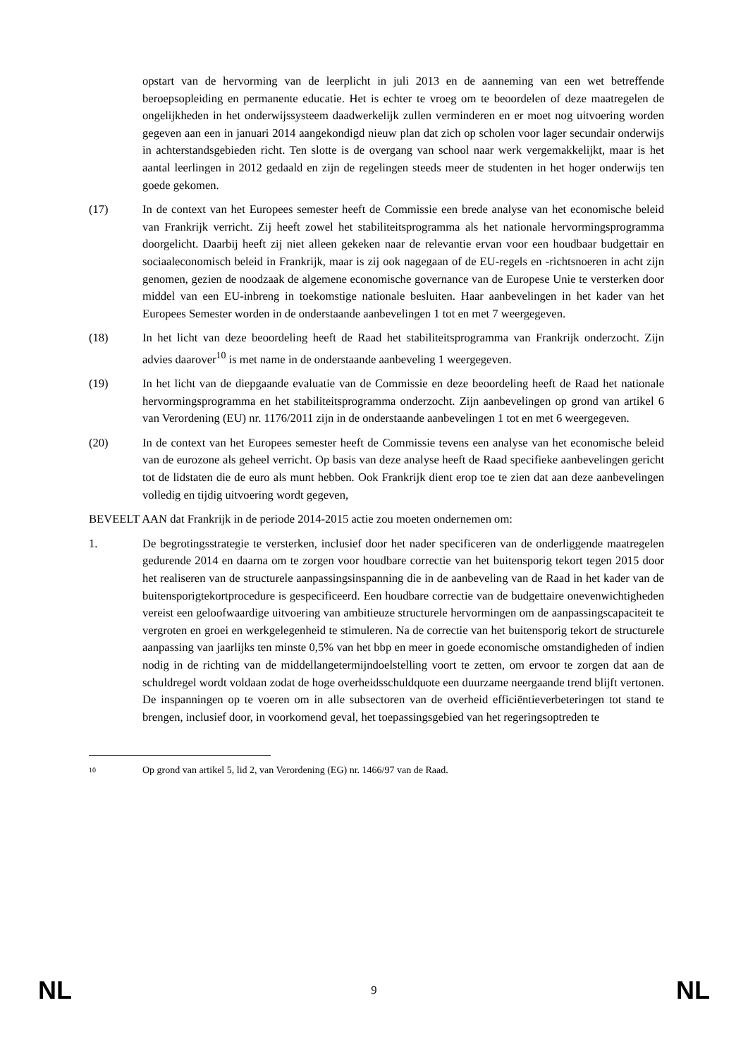opstart van de hervorming van de leerplicht in juli 2013 en de aanneming van een wet betreffende beroepsopleiding en permanente educatie. Het is echter te vroeg om te beoordelen of deze maatregelen de ongelijkheden in het onderwijssysteem daadwerkelijk zullen verminderen en er moet nog uitvoering worden gegeven aan een in januari 2014 aangekondigd nieuw plan dat zich op scholen voor lager secundair onderwijs in achterstandsgebieden richt. Ten slotte is de overgang van school naar werk vergemakkelijkt, maar is het aantal leerlingen in 2012 gedaald en zijn de regelingen steeds meer de studenten in het hoger onderwijs ten goede gekomen.
(17) In de context van het Europees semester heeft de Commissie een brede analyse van het economische beleid van Frankrijk verricht. Zij heeft zowel het stabiliteitsprogramma als het nationale hervormingsprogramma doorgelicht. Daarbij heeft zij niet alleen gekeken naar de relevantie ervan voor een houdbaar budgettair en sociaaleconomisch beleid in Frankrijk, maar is zij ook nagegaan of de EU-regels en -richtsnoeren in acht zijn genomen, gezien de noodzaak de algemene economische governance van de Europese Unie te versterken door middel van een EU-inbreng in toekomstige nationale besluiten. Haar aanbevelingen in het kader van het Europees Semester worden in de onderstaande aanbevelingen 1 tot en met 7 weergegeven.
(18) In het licht van deze beoordeling heeft de Raad het stabiliteitsprogramma van Frankrijk onderzocht. Zijn advies daarover<sup>10</sup> is met name in de onderstaande aanbeveling 1 weergegeven.
(19) In het licht van de diepgaande evaluatie van de Commissie en deze beoordeling heeft de Raad het nationale hervormingsprogramma en het stabiliteitsprogramma onderzocht. Zijn aanbevelingen op grond van artikel 6 van Verordening (EU) nr. 1176/2011 zijn in de onderstaande aanbevelingen 1 tot en met 6 weergegeven.
(20) In de context van het Europees semester heeft de Commissie tevens een analyse van het economische beleid van de eurozone als geheel verricht. Op basis van deze analyse heeft de Raad specifieke aanbevelingen gericht tot de lidstaten die de euro als munt hebben. Ook Frankrijk dient erop toe te zien dat aan deze aanbevelingen volledig en tijdig uitvoering wordt gegeven,
BEVEELT AAN dat Frankrijk in de periode 2014-2015 actie zou moeten ondernemen om:
1. De begrotingsstrategie te versterken, inclusief door het nader specificeren van de onderliggende maatregelen gedurende 2014 en daarna om te zorgen voor houdbare correctie van het buitensporig tekort tegen 2015 door het realiseren van de structurele aanpassingsinspanning die in de aanbeveling van de Raad in het kader van de buitensporigtekortprocedure is gespecificeerd. Een houdbare correctie van de budgettaire onevenwichtigheden vereist een geloofwaardige uitvoering van ambitieuze structurele hervormingen om de aanpassingscapaciteit te vergroten en groei en werkgelegenheid te stimuleren. Na de correctie van het buitensporig tekort de structurele aanpassing van jaarlijks ten minste 0,5% van het bbp en meer in goede economische omstandigheden of indien nodig in de richting van de middellangetermijndoelstelling voort te zetten, om ervoor te zorgen dat aan de schuldregel wordt voldaan zodat de hoge overheidsschuldquote een duurzame neergaande trend blijft vertonen. De inspanningen op te voeren om in alle subsectoren van de overheid efficiëntieverbeteringen tot stand te brengen, inclusief door, in voorkomend geval, het toepassingsgebied van het regeringsoptreden te
10
Op grond van artikel 5, lid 2, van Verordening (EG) nr. 1466/97 van de Raad.
NL 9 NL